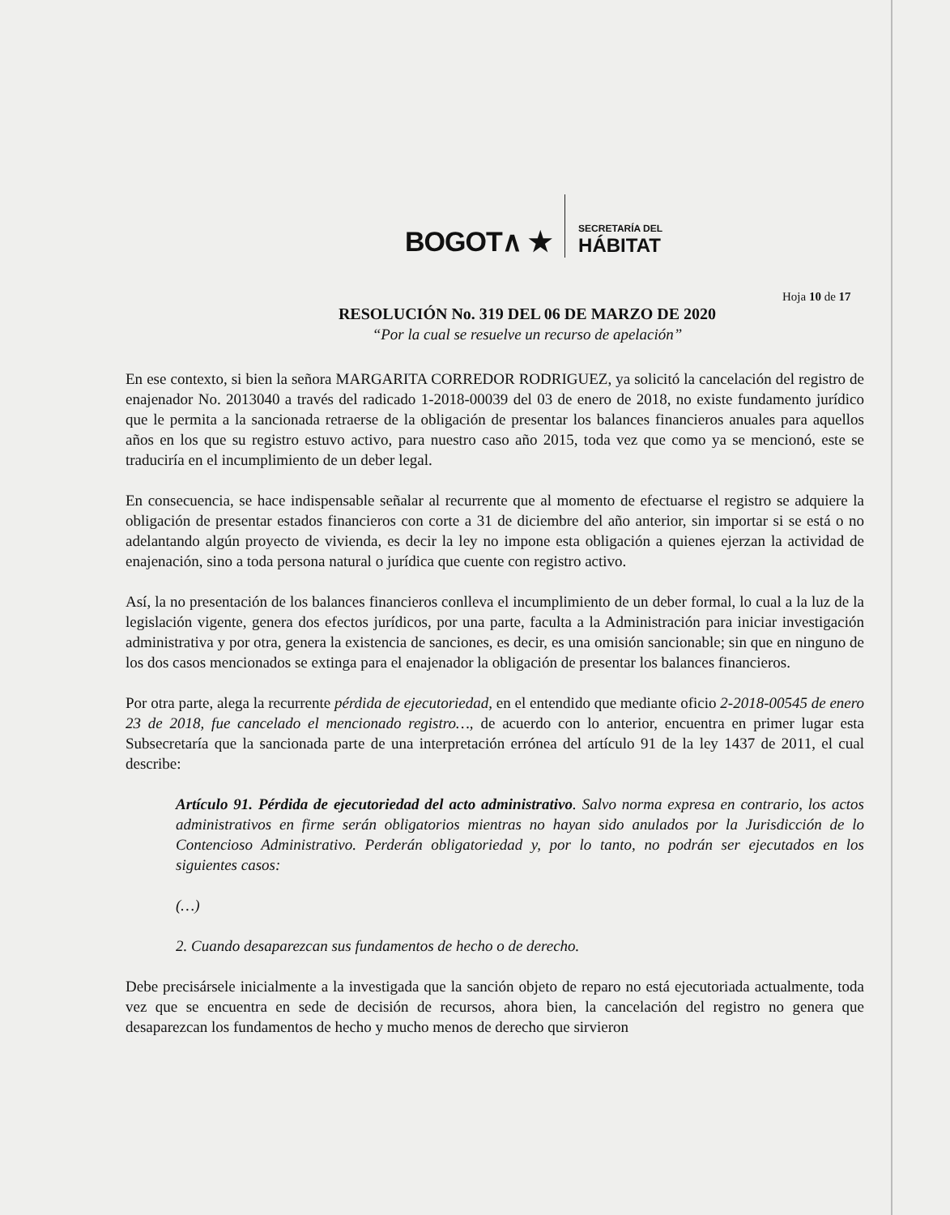BOGOT∧ ★ SECRETARÍA DEL
HÁBITAT
Hoja 10 de 17
RESOLUCIÓN No. 319 DEL 06 DE MARZO DE 2020
“Por la cual se resuelve un recurso de apelación”
En ese contexto, si bien la señora MARGARITA CORREDOR RODRIGUEZ, ya solicitó la cancelación del registro de enajenador No. 2013040 a través del radicado 1-2018-00039 del 03 de enero de 2018, no existe fundamento jurídico que le permita a la sancionada retraerse de la obligación de presentar los balances financieros anuales para aquellos años en los que su registro estuvo activo, para nuestro caso año 2015, toda vez que como ya se mencionó, este se traduciría en el incumplimiento de un deber legal.
En consecuencia, se hace indispensable señalar al recurrente que al momento de efectuarse el registro se adquiere la obligación de presentar estados financieros con corte a 31 de diciembre del año anterior, sin importar si se está o no adelantando algún proyecto de vivienda, es decir la ley no impone esta obligación a quienes ejerzan la actividad de enajenación, sino a toda persona natural o jurídica que cuente con registro activo.
Así, la no presentación de los balances financieros conlleva el incumplimiento de un deber formal, lo cual a la luz de la legislación vigente, genera dos efectos jurídicos, por una parte, faculta a la Administración para iniciar investigación administrativa y por otra, genera la existencia de sanciones, es decir, es una omisión sancionable; sin que en ninguno de los dos casos mencionados se extinga para el enajenador la obligación de presentar los balances financieros.
Por otra parte, alega la recurrente pérdida de ejecutoriedad, en el entendido que mediante oficio 2-2018-00545 de enero 23 de 2018, fue cancelado el mencionado registro…, de acuerdo con lo anterior, encuentra en primer lugar esta Subsecretaría que la sancionada parte de una interpretación errónea del artículo 91 de la ley 1437 de 2011, el cual describe:
Artículo 91. Pérdida de ejecutoriedad del acto administrativo. Salvo norma expresa en contrario, los actos administrativos en firme serán obligatorios mientras no hayan sido anulados por la Jurisdicción de lo Contencioso Administrativo. Perderán obligatoriedad y, por lo tanto, no podrán ser ejecutados en los siguientes casos:
(…)
2. Cuando desaparezcan sus fundamentos de hecho o de derecho.
Debe precisársele inicialmente a la investigada que la sanción objeto de reparo no está ejecutoriada actualmente, toda vez que se encuentra en sede de decisión de recursos, ahora bien, la cancelación del registro no genera que desaparezcan los fundamentos de hecho y mucho menos de derecho que sirvieron